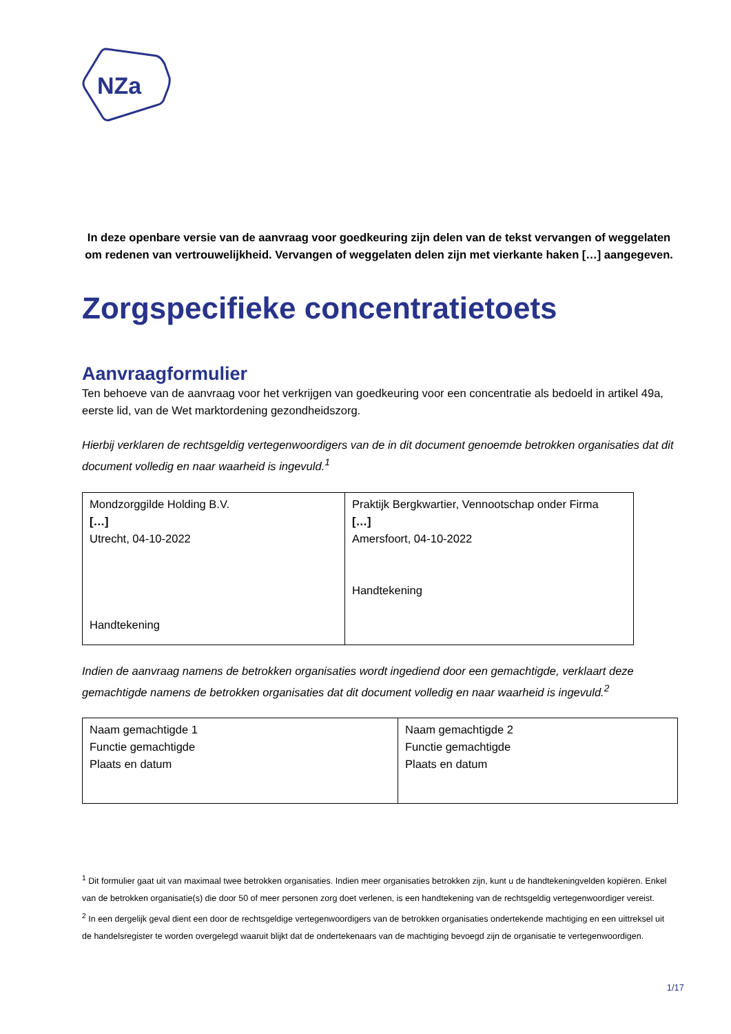NZa
In deze openbare versie van de aanvraag voor goedkeuring zijn delen van de tekst vervangen of weggelaten om redenen van vertrouwelijkheid. Vervangen of weggelaten delen zijn met vierkante haken […] aangegeven.
Zorgspecifieke concentratietoets
Aanvraagformulier
Ten behoeve van de aanvraag voor het verkrijgen van goedkeuring voor een concentratie als bedoeld in artikel 49a, eerste lid, van de Wet marktordening gezondheidszorg.
Hierbij verklaren de rechtsgeldig vertegenwoordigers van de in dit document genoemde betrokken organisaties dat dit document volledig en naar waarheid is ingevuld.<sup>1</sup>
| Mondzorggilde Holding B.V. […] Utrecht, 04-10-2022 Handtekening | Praktijk Bergkwartier, Vennootschap onder Firma […] Amersfoort, 04-10-2022 Handtekening |
Indien de aanvraag namens de betrokken organisaties wordt ingediend door een gemachtigde, verklaart deze gemachtigde namens de betrokken organisaties dat dit document volledig en naar waarheid is ingevuld.<sup>2</sup>
| Naam gemachtigde 1 Functie gemachtigde Plaats en datum | Naam gemachtigde 2 Functie gemachtigde Plaats en datum |
<sup>1</sup> Dit formulier gaat uit van maximaal twee betrokken organisaties. Indien meer organisaties betrokken zijn, kunt u de handtekeningvelden kopiëren. Enkel van de betrokken organisatie(s) die door 50 of meer personen zorg doet verlenen, is een handtekening van de rechtsgeldig vertegenwoordiger vereist.
<sup>2</sup> In een dergelijk geval dient een door de rechtsgeldige vertegenwoordigers van de betrokken organisaties ondertekende machtiging en een uittreksel uit de handelsregister te worden overgelegd waaruit blijkt dat de ondertekenaars van de machtiging bevoegd zijn de organisatie te vertegenwoordigen.
1/17